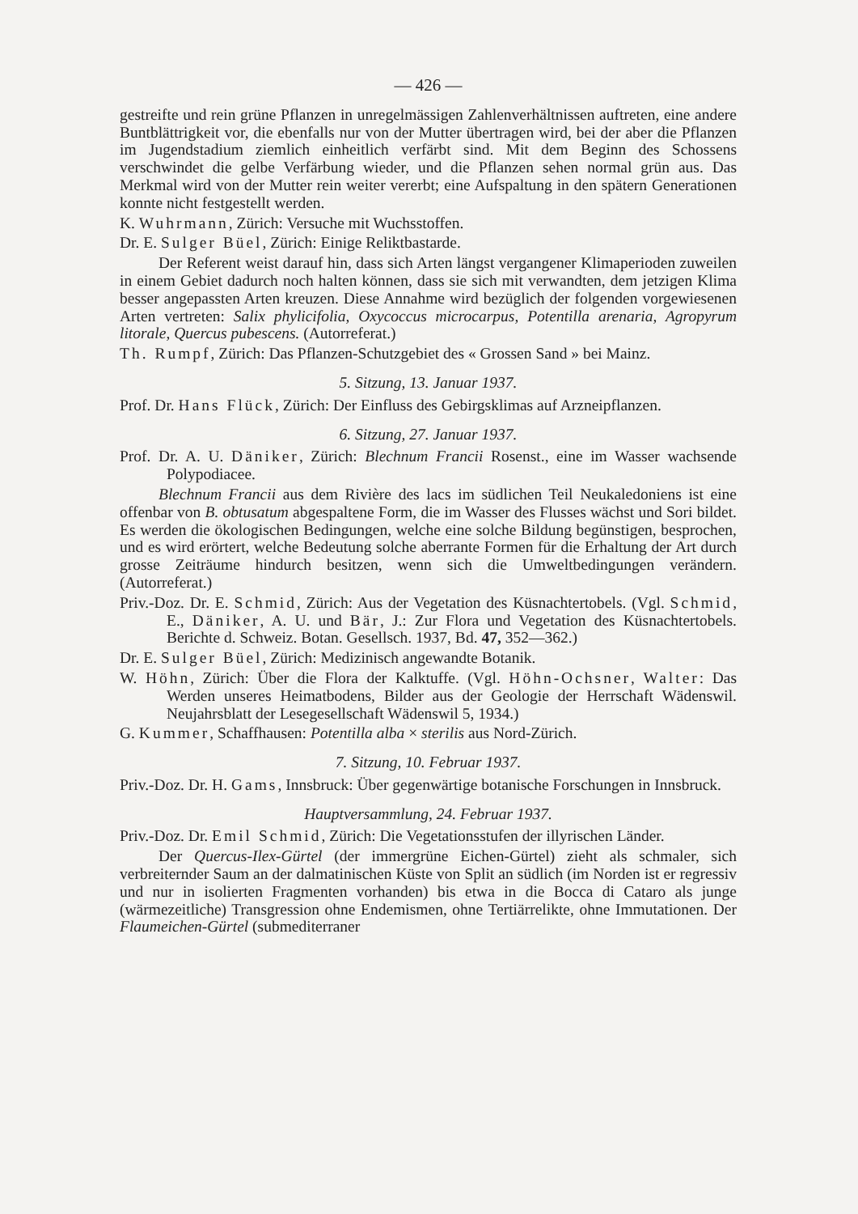— 426 —
gestreifte und rein grüne Pflanzen in unregelmässigen Zahlenverhältnissen auftreten, eine andere Buntblättrigkeit vor, die ebenfalls nur von der Mutter übertragen wird, bei der aber die Pflanzen im Jugendstadium ziemlich einheitlich verfärbt sind. Mit dem Beginn des Schossens verschwindet die gelbe Verfärbung wieder, und die Pflanzen sehen normal grün aus. Das Merkmal wird von der Mutter rein weiter vererbt; eine Aufspaltung in den spätern Generationen konnte nicht festgestellt werden.
K. Wuhrmann, Zürich: Versuche mit Wuchsstoffen.
Dr. E. Sulger Büel, Zürich: Einige Reliktbastarde.
Der Referent weist darauf hin, dass sich Arten längst vergangener Klimaperioden zuweilen in einem Gebiet dadurch noch halten können, dass sie sich mit verwandten, dem jetzigen Klima besser angepassten Arten kreuzen. Diese Annahme wird bezüglich der folgenden vorgewiesenen Arten vertreten: Salix phylicifolia, Oxycoccus microcarpus, Potentilla arenaria, Agropyrum litorale, Quercus pubescens. (Autorreferat.)
Th. Rumpf, Zürich: Das Pflanzen-Schutzgebiet des « Grossen Sand » bei Mainz.
5. Sitzung, 13. Januar 1937.
Prof. Dr. Hans Flück, Zürich: Der Einfluss des Gebirgsklimas auf Arzneipflanzen.
6. Sitzung, 27. Januar 1937.
Prof. Dr. A. U. Däniker, Zürich: Blechnum Francii Rosenst., eine im Wasser wachsende Polypodiacee.
Blechnum Francii aus dem Rivière des lacs im südlichen Teil Neukaledoniens ist eine offenbar von B. obtusatum abgespaltene Form, die im Wasser des Flusses wächst und Sori bildet. Es werden die ökologischen Bedingungen, welche eine solche Bildung begünstigen, besprochen, und es wird erörtert, welche Bedeutung solche aberrante Formen für die Erhaltung der Art durch grosse Zeiträume hindurch besitzen, wenn sich die Umweltbedingungen verändern. (Autorreferat.)
Priv.-Doz. Dr. E. Schmid, Zürich: Aus der Vegetation des Küsnachtertobels. (Vgl. Schmid, E., Däniker, A. U. und Bär, J.: Zur Flora und Vegetation des Küsnachtertobels. Berichte d. Schweiz. Botan. Gesellsch. 1937, Bd. 47, 352—362.)
Dr. E. Sulger Büel, Zürich: Medizinisch angewandte Botanik.
W. Höhn, Zürich: Über die Flora der Kalktuffe. (Vgl. Höhn-Ochsner, Walter: Das Werden unseres Heimatbodens, Bilder aus der Geologie der Herrschaft Wädenswil. Neujahrsblatt der Lesegesellschaft Wädenswil 5, 1934.)
G. Kummer, Schaffhausen: Potentilla alba × sterilis aus Nord-Zürich.
7. Sitzung, 10. Februar 1937.
Priv.-Doz. Dr. H. Gams, Innsbruck: Über gegenwärtige botanische Forschungen in Innsbruck.
Hauptversammlung, 24. Februar 1937.
Priv.-Doz. Dr. Emil Schmid, Zürich: Die Vegetationsstufen der illyrischen Länder.
Der Quercus-Ilex-Gürtel (der immergrüne Eichen-Gürtel) zieht als schmaler, sich verbreiternder Saum an der dalmatinischen Küste von Split an südlich (im Norden ist er regressiv und nur in isolierten Fragmenten vorhanden) bis etwa in die Bocca di Cataro als junge (wärmezeitliche) Transgression ohne Endemismen, ohne Tertiärrelikte, ohne Immutationen. Der Flaumeichen-Gürtel (submediterraner